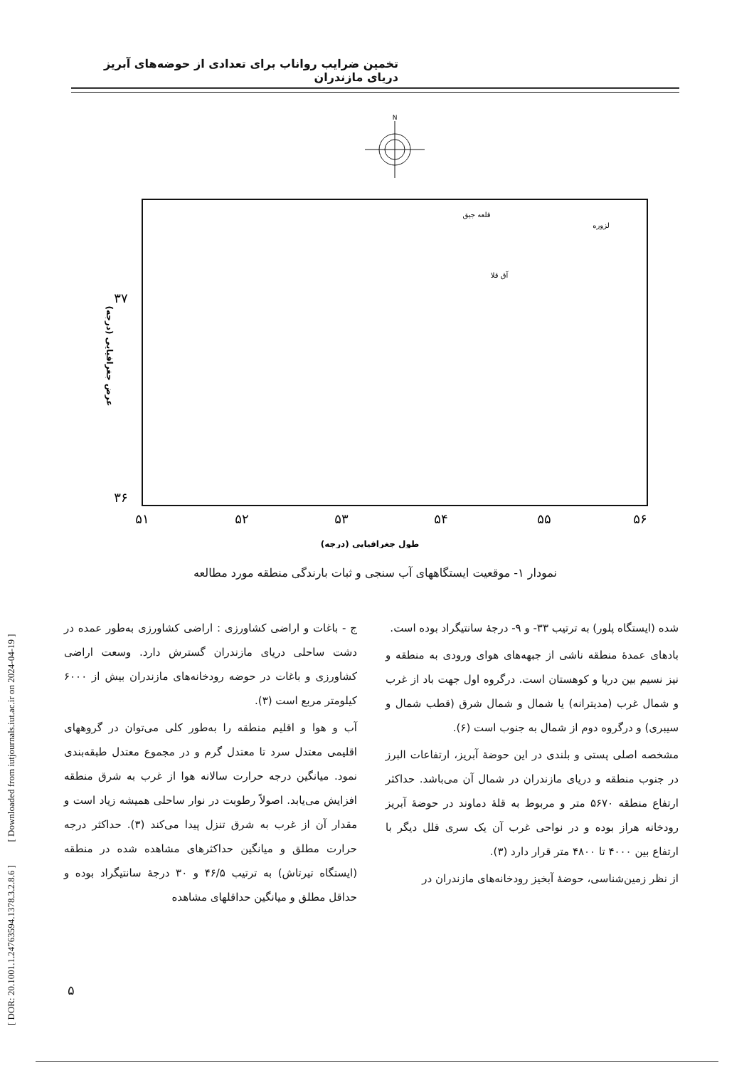تخمین ضرایب رواناب برای تعدادی از حوضه‌های آبریز دریای مازندران
N
۳۷
۳۶
۵۱
۵۲
۵۳
۵۴
۵۵
۵۶
طول جغرافیایی (درجه)
عرض جغرافیایی (درجه)
قلعه جیق
لزوره
آق قلا
زرین گل
فاضل آباد
وطنا
بهشهر
کلارآباد
کورکورسر
کلارآباد
سرداب رود
عالم کلا
بابل
ساری
پایین زرندین
سنگ ورزش
خیرودکنار
والت
دارابکلا
کسیلیان
تنگه لاریج
واستان
قرآن طالار
پنجاب
ایستگاههای آبسنجی ○
ایستگاههای باران سنج ✱
نمودار ۱- موقعیت ایستگاههای آب سنجی و ثبات بارندگی منطقه مورد مطالعه
ج - باغات و اراضی کشاورزی : اراضی کشاورزی به‌طور عمده در دشت ساحلی دریای مازندران گسترش دارد. وسعت اراضی کشاورزی و باغات در حوضه رودخانه‌های مازندران بیش از ۶۰۰۰ کیلومتر مربع است (۳).
آب و هوا و اقلیم منطقه را به‌طور کلی می‌توان در گروههای اقلیمی معتدل سرد تا معتدل گرم و در مجموع معتدل طبقه‌بندی نمود. میانگین درجه حرارت سالانه هوا از غرب به شرق منطقه افزایش می‌یابد. اصولاً رطوبت در نوار ساحلی همیشه زیاد است و مقدار آن از غرب به شرق تنزل پیدا می‌کند (۳). حداکثر درجه حرارت مطلق و میانگین حداکثرهای مشاهده شده در منطقه (ایستگاه تیرتاش) به ترتیب ۴۶/۵ و ۳۰ درجهٔ سانتیگراد بوده و حداقل مطلق و میانگین حداقلهای مشاهده
شده (ایستگاه پلور) به ترتیب ۳۳- و ۹- درجهٔ سانتیگراد بوده است.
بادهای عمدهٔ منطقه ناشی از جبهه‌های هوای ورودی به منطقه و نیز نسیم بین دریا و کوهستان است. درگروه اول جهت باد از غرب و شمال غرب (مدیترانه) یا شمال و شمال شرق (قطب شمال و سیبری) و درگروه دوم از شمال به جنوب است (۶).
مشخصه اصلی پستی و بلندی در این حوضهٔ آبریز، ارتفاعات البرز در جنوب منطقه و دریای مازندران در شمال آن می‌باشد. حداکثر ارتفاع منطقه ۵۶۷۰ متر و مربوط به قلهٔ دماوند در حوضهٔ آبریز رودخانه هراز بوده و در نواحی غرب آن یک سری قلل دیگر با ارتفاع بین ۴۰۰۰ تا ۴۸۰۰ متر قرار دارد (۳).
از نظر زمین‌شناسی، حوضهٔ آبخیز رودخانه‌های مازندران در
۵
[ DOR: 20.1001.1.24763594.1378.3.2.8.6 ] [ Downloaded from iutjournals.iut.ac.ir on 2024-04-19 ]